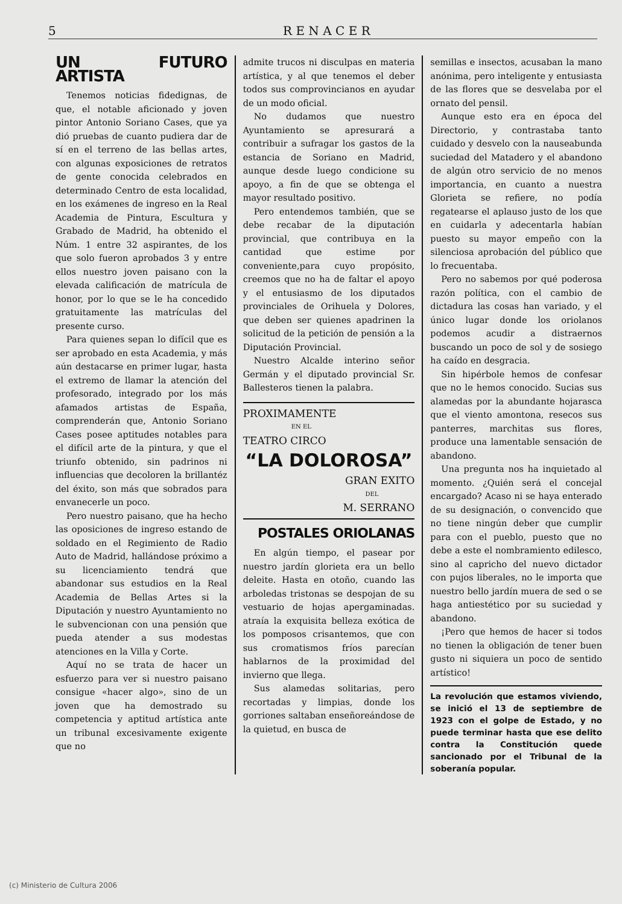5 R E N A C E R
UN FUTURO ARTISTA
Tenemos noticias fidedignas, de que, el notable aficionado y joven pintor Antonio Soriano Cases, que ya dió pruebas de cuanto pudiera dar de sí en el terreno de las bellas artes, con algunas exposiciones de retratos de gente conocida celebrados en determinado Centro de esta localidad, en los exámenes de ingreso en la Real Academia de Pintura, Escultura y Grabado de Madrid, ha obtenido el Núm. 1 entre 32 aspirantes, de los que solo fueron aprobados 3 y entre ellos nuestro joven paisano con la elevada calificación de matrícula de honor, por lo que se le ha concedido gratuitamente las matrículas del presente curso.
Para quienes sepan lo difícil que es ser aprobado en esta Academia, y más aún destacarse en primer lugar, hasta el extremo de llamar la atención del profesorado, integrado por los más afamados artistas de España, comprenderán que, Antonio Soriano Cases posee aptitudes notables para el difícil arte de la pintura, y que el triunfo obtenido, sin padrinos ni influencias que decoloren la brillantéz del éxito, son más que sobrados para envanecerle un poco.
Pero nuestro paisano, que ha hecho las oposiciones de ingreso estando de soldado en el Regimiento de Radio Auto de Madrid, hallándose próximo a su licenciamiento tendrá que abandonar sus estudios en la Real Academia de Bellas Artes si la Diputación y nuestro Ayuntamiento no le subvencionan con una pensión que pueda atender a sus modestas atenciones en la Villa y Corte.
Aquí no se trata de hacer un esfuerzo para ver si nuestro paisano consigue «hacer algo», sino de un joven que ha demostrado su competencia y aptitud artística ante un tribunal excesivamente exigente que no
admite trucos ni disculpas en materia artística, y al que tenemos el deber todos sus comprovincianos en ayudar de un modo oficial.
No dudamos que nuestro Ayuntamiento se apresurará a contribuir a sufragar los gastos de la estancia de Soriano en Madrid, aunque desde luego condicione su apoyo, a fin de que se obtenga el mayor resultado positivo.
Pero entendemos también, que se debe recabar de la diputación provincial, que contribuya en la cantidad que estime por conveniente,para cuyo propósito, creemos que no ha de faltar el apoyo y el entusiasmo de los diputados provinciales de Orihuela y Dolores, que deben ser quienes apadrinen la solicitud de la petición de pensión a la Diputación Provincial.
Nuestro Alcalde interino señor Germán y el diputado provincial Sr. Ballesteros tienen la palabra.
PROXIMAMENTE
EN EL
TEATRO CIRCO
“LA DOLOROSA”
GRAN EXITO
DEL
M. SERRANO
POSTALES ORIOLANAS
En algún tiempo, el pasear por nuestro jardín glorieta era un bello deleite. Hasta en otoño, cuando las arboledas tristonas se despojan de su vestuario de hojas apergaminadas. atraía la exquisita belleza exótica de los pomposos crisantemos, que con sus cromatismos fríos parecían hablarnos de la proximidad del invierno que llega.
Sus alamedas solitarias, pero recortadas y limpias, donde los gorriones saltaban enseñoreándose de la quietud, en busca de
semillas e insectos, acusaban la mano anónima, pero inteligente y entusiasta de las flores que se desvelaba por el ornato del pensil.
Aunque esto era en época del Directorio, y contrastaba tanto cuidado y desvelo con la nauseabunda suciedad del Matadero y el abandono de algún otro servicio de no menos importancia, en cuanto a nuestra Glorieta se refiere, no podía regatearse el aplauso justo de los que en cuidarla y adecentarla habían puesto su mayor empeño con la silenciosa aprobación del público que lo frecuentaba.
Pero no sabemos por qué poderosa razón política, con el cambio de dictadura las cosas han variado, y el único lugar donde los oriolanos podemos acudir a distraernos buscando un poco de sol y de sosiego ha caído en desgracia.
Sin hipérbole hemos de confesar que no le hemos conocido. Sucias sus alamedas por la abundante hojarasca que el viento amontona, resecos sus panterres, marchitas sus flores, produce una lamentable sensación de abandono.
Una pregunta nos ha inquietado al momento. ¿Quién será el concejal encargado? Acaso ni se haya enterado de su designación, o convencido que no tiene ningún deber que cumplir para con el pueblo, puesto que no debe a este el nombramiento edilesco, sino al capricho del nuevo dictador con pujos liberales, no le importa que nuestro bello jardín muera de sed o se haga antiestético por su suciedad y abandono.
¡Pero que hemos de hacer si todos no tienen la obligación de tener buen gusto ni siquiera un poco de sentido artístico!
La revolución que estamos viviendo, se inició el 13 de septiembre de 1923 con el golpe de Estado, y no puede terminar hasta que ese delito contra la Constitución quede sancionado por el Tribunal de la soberanía popular.
(c) Ministerio de Cultura 2006